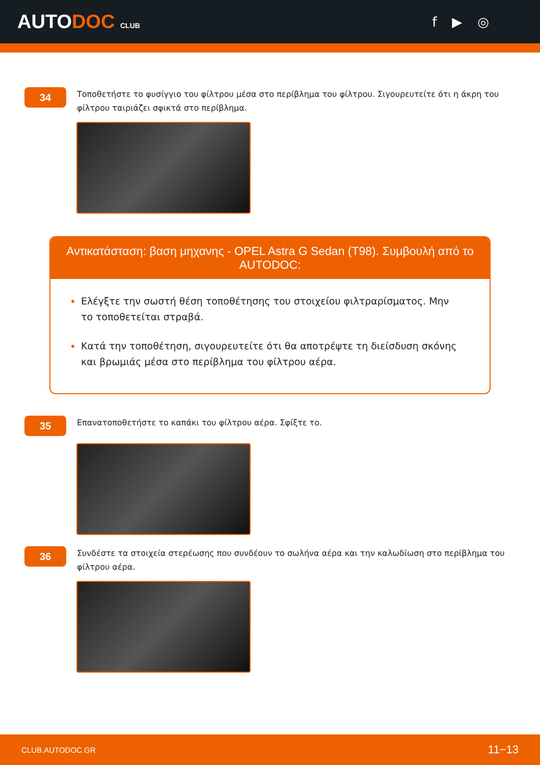AUTODOC CLUB
f ▶ ◎
34
Τοποθετήστε το φυσίγγιο του φίλτρου μέσα στο περίβλημα του φίλτρου. Σιγουρευτείτε ότι η άκρη του φίλτρου ταιριάζει σφικτά στο περίβλημα.
Αντικατάσταση: βαση μηχανης - OPEL Astra G Sedan (T98). Συμβουλή από το AUTODOC:
Ελέγξτε την σωστή θέση τοποθέτησης του στοιχείου φιλτραρίσματος. Μην το τοποθετείται στραβά.
Κατά την τοποθέτηση, σιγουρευτείτε ότι θα αποτρέψτε τη διείσδυση σκόνης και βρωμιάς μέσα στο περίβλημα του φίλτρου αέρα.
35
Επανατοποθετήστε το καπάκι του φίλτρου αέρα. Σφίξτε το.
36
Συνδέστε τα στοιχεία στερέωσης που συνδέουν το σωλήνα αέρα και την καλωδίωση στο περίβλημα του φίλτρου αέρα.
CLUB.AUTODOC.GR 11−13